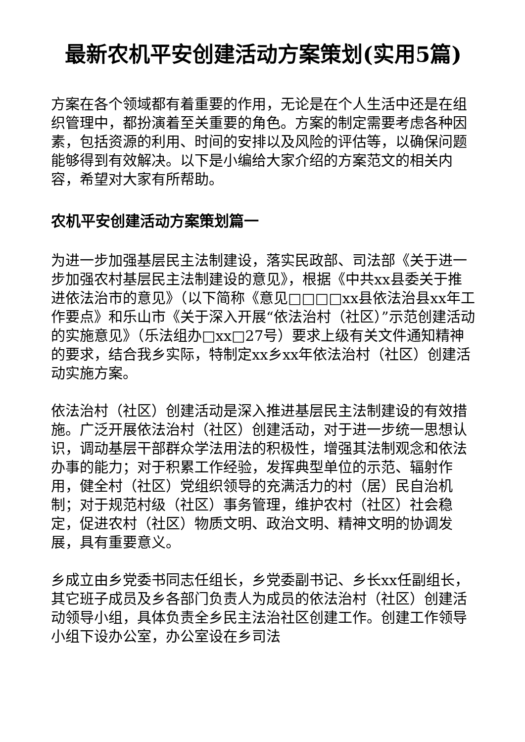最新农机平安创建活动方案策划(实用5篇)
方案在各个领域都有着重要的作用，无论是在个人生活中还是在组织管理中，都扮演着至关重要的角色。方案的制定需要考虑各种因素，包括资源的利用、时间的安排以及风险的评估等，以确保问题能够得到有效解决。以下是小编给大家介绍的方案范文的相关内容，希望对大家有所帮助。
农机平安创建活动方案策划篇一
为进一步加强基层民主法制建设，落实民政部、司法部《关于进一步加强农村基层民主法制建设的意见》，根据《中共xx县委关于推进依法治市的意见》（以下简称《意见□□□□xx县依法治县xx年工作要点》和乐山市《关于深入开展“依法治村（社区）”示范创建活动的实施意见》（乐法组办□xx□27号）要求上级有关文件通知精神的要求，结合我乡实际，特制定xx乡xx年依法治村（社区）创建活动实施方案。
依法治村（社区）创建活动是深入推进基层民主法制建设的有效措施。广泛开展依法治村（社区）创建活动，对于进一步统一思想认识，调动基层干部群众学法用法的积极性，增强其法制观念和依法办事的能力；对于积累工作经验，发挥典型单位的示范、辐射作用，健全村（社区）党组织领导的充满活力的村（居）民自治机制；对于规范村级（社区）事务管理，维护农村（社区）社会稳定，促进农村（社区）物质文明、政治文明、精神文明的协调发展，具有重要意义。
乡成立由乡党委书同志任组长，乡党委副书记、乡长xx任副组长，其它班子成员及乡各部门负责人为成员的依法治村（社区）创建活动领导小组，具体负责全乡民主法治社区创建工作。创建工作领导小组下设办公室，办公室设在乡司法